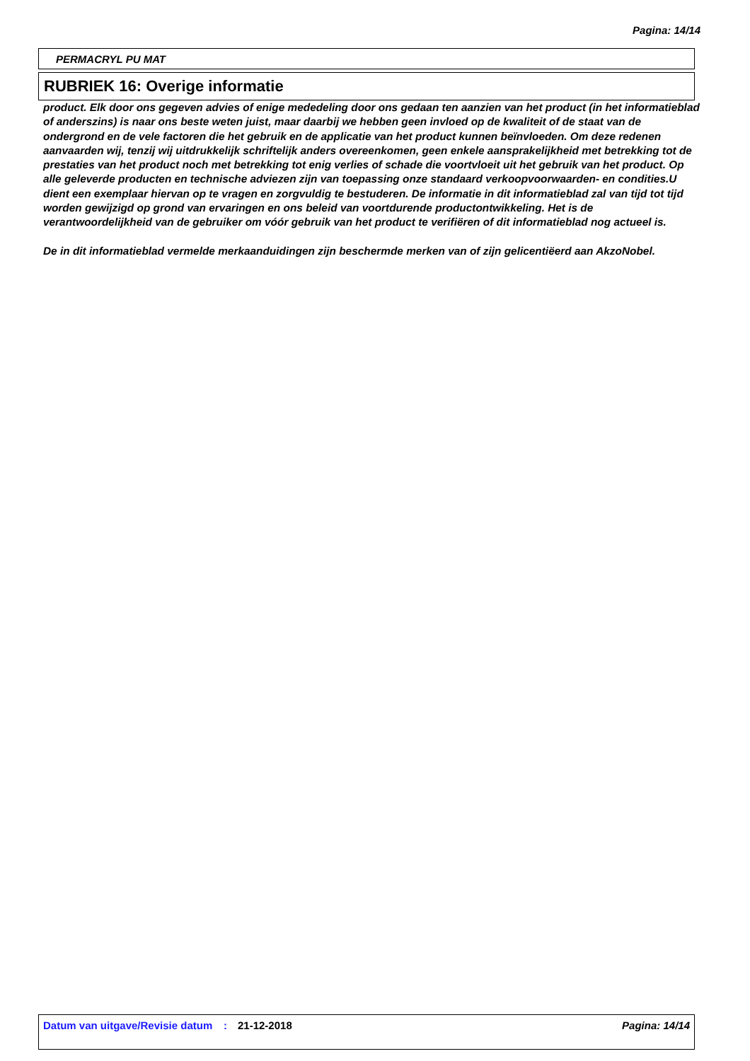Pagina: 14/14
PERMACRYL PU MAT
RUBRIEK 16: Overige informatie
product. Elk door ons gegeven advies of enige mededeling door ons gedaan ten aanzien van het product (in het informatieblad of anderszins) is naar ons beste weten juist, maar daarbij we hebben geen invloed op de kwaliteit of de staat van de ondergrond en de vele factoren die het gebruik en de applicatie van het product kunnen beïnvloeden. Om deze redenen aanvaarden wij, tenzij wij uitdrukkelijk schriftelijk anders overeenkomen, geen enkele aansprakelijkheid met betrekking tot de prestaties van het product noch met betrekking tot enig verlies of schade die voortvloeit uit het gebruik van het product. Op alle geleverde producten en technische adviezen zijn van toepassing onze standaard verkoopvoorwaarden- en condities.U dient een exemplaar hiervan op te vragen en zorgvuldig te bestuderen. De informatie in dit informatieblad zal van tijd tot tijd worden gewijzigd op grond van ervaringen en ons beleid van voortdurende productontwikkeling. Het is de verantwoordelijkheid van de gebruiker om vóór gebruik van het product te verifiëren of dit informatieblad nog actueel is.
De in dit informatieblad vermelde merkaanduidingen zijn beschermde merken van of zijn gelicentiëerd aan AkzoNobel.
Datum van uitgave/Revisie datum
: 21-12-2018 Pagina: 14/14